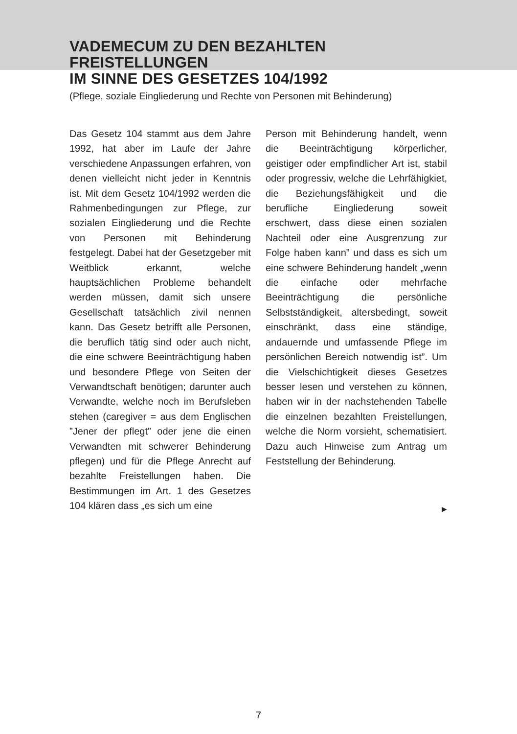VADEMECUM ZU DEN BEZAHLTEN FREISTELLUNGEN
IM SINNE DES GESETZES 104/1992
(Pflege, soziale Eingliederung und Rechte von Personen mit Behinderung)
Das Gesetz 104 stammt aus dem Jahre 1992, hat aber im Laufe der Jahre verschiedene Anpassungen erfahren, von denen vielleicht nicht jeder in Kenntnis ist. Mit dem Gesetz 104/1992 werden die Rahmenbedingungen zur Pflege, zur sozialen Eingliederung und die Rechte von Personen mit Behinderung festgelegt. Dabei hat der Gesetzgeber mit Weitblick erkannt, welche hauptsächlichen Probleme behandelt werden müssen, damit sich unsere Gesellschaft tatsächlich zivil nennen kann. Das Gesetz betrifft alle Personen, die beruflich tätig sind oder auch nicht, die eine schwere Beeinträchtigung haben und besondere Pflege von Seiten der Verwandtschaft benötigen; darunter auch Verwandte, welche noch im Berufsleben stehen (caregiver = aus dem Englischen ”Jener der pflegt” oder jene die einen Verwandten mit schwerer Behinderung pflegen) und für die Pflege Anrecht auf bezahlte Freistellungen haben. Die Bestimmungen im Art. 1 des Gesetzes 104 klären dass „es sich um eine
Person mit Behinderung handelt, wenn die Beeinträchtigung körperlicher, geistiger oder empfindlicher Art ist, stabil oder progressiv, welche die Lehrfähigkiet, die Beziehungsfähigkeit und die berufliche Eingliederung soweit erschwert, dass diese einen sozialen Nachteil oder eine Ausgrenzung zur Folge haben kann” und dass es sich um eine schwere Behinderung handelt „wenn die einfache oder mehrfache Beeinträchtigung die persönliche Selbstständigkeit, altersbedingt, soweit einschränkt, dass eine ständige, andauernde und umfassende Pflege im persönlichen Bereich notwendig ist”. Um die Vielschichtigkeit dieses Gesetzes besser lesen und verstehen zu können, haben wir in der nachstehenden Tabelle die einzelnen bezahlten Freistellungen, welche die Norm vorsieht, schematisiert. Dazu auch Hinweise zum Antrag um Feststellung der Behinderung.
▶
7